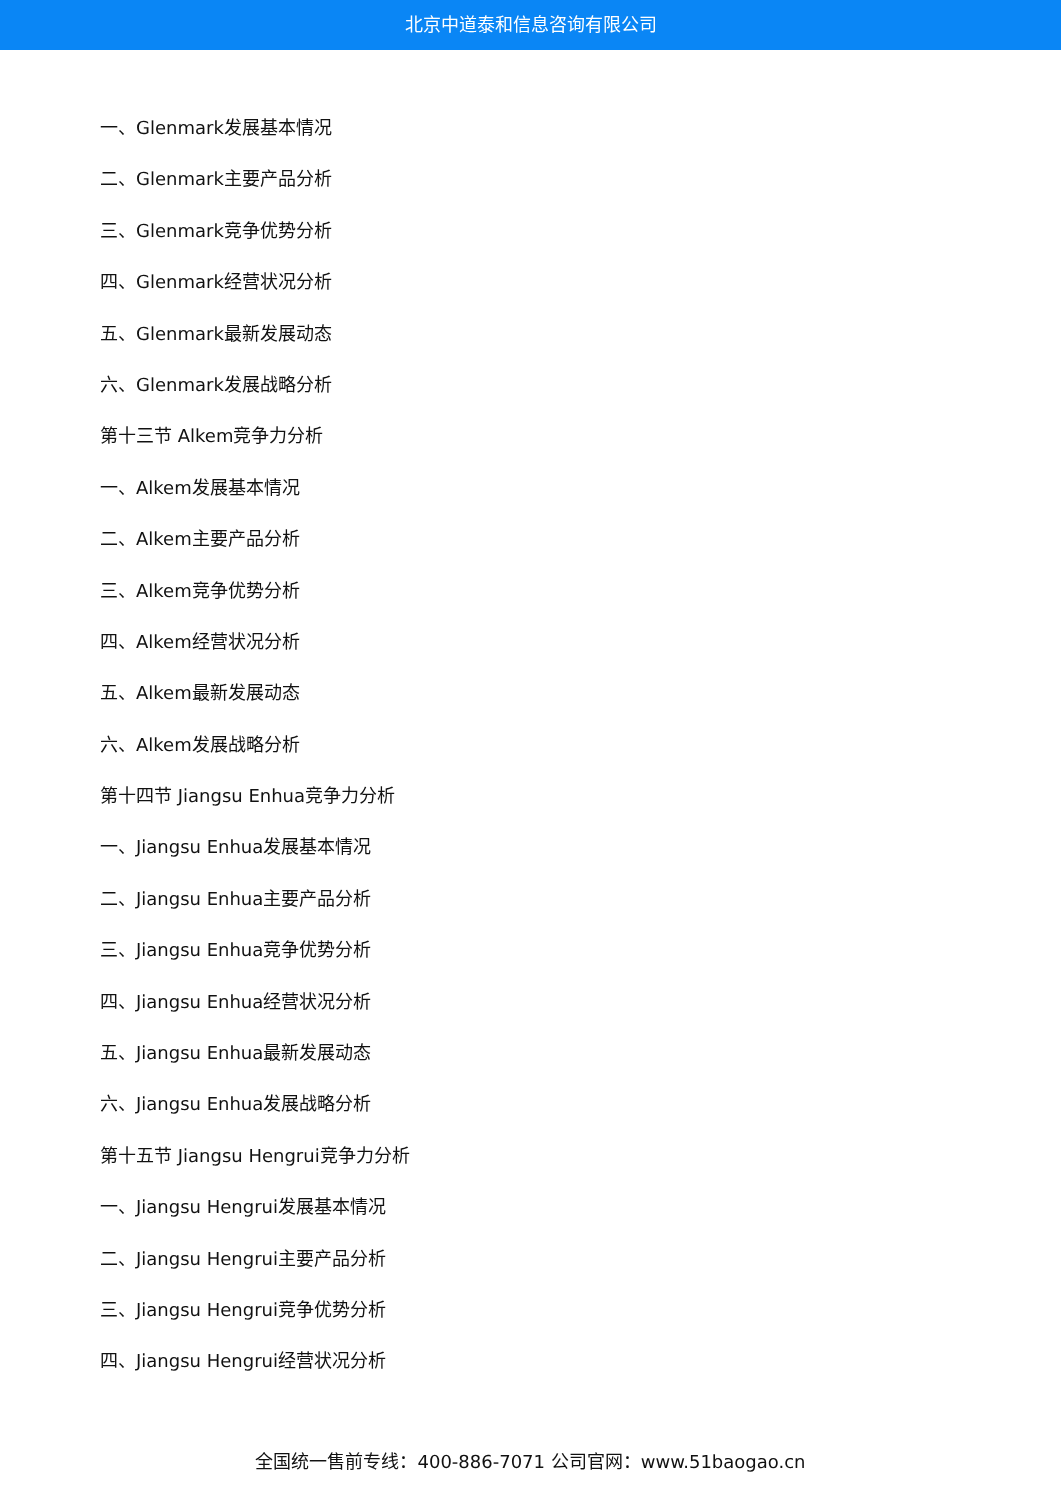北京中道泰和信息咨询有限公司
一、Glenmark发展基本情况
二、Glenmark主要产品分析
三、Glenmark竞争优势分析
四、Glenmark经营状况分析
五、Glenmark最新发展动态
六、Glenmark发展战略分析
第十三节 Alkem竞争力分析
一、Alkem发展基本情况
二、Alkem主要产品分析
三、Alkem竞争优势分析
四、Alkem经营状况分析
五、Alkem最新发展动态
六、Alkem发展战略分析
第十四节 Jiangsu Enhua竞争力分析
一、Jiangsu Enhua发展基本情况
二、Jiangsu Enhua主要产品分析
三、Jiangsu Enhua竞争优势分析
四、Jiangsu Enhua经营状况分析
五、Jiangsu Enhua最新发展动态
六、Jiangsu Enhua发展战略分析
第十五节 Jiangsu Hengrui竞争力分析
一、Jiangsu Hengrui发展基本情况
二、Jiangsu Hengrui主要产品分析
三、Jiangsu Hengrui竞争优势分析
四、Jiangsu Hengrui经营状况分析
全国统一售前专线：400-886-7071 公司官网：www.51baogao.cn